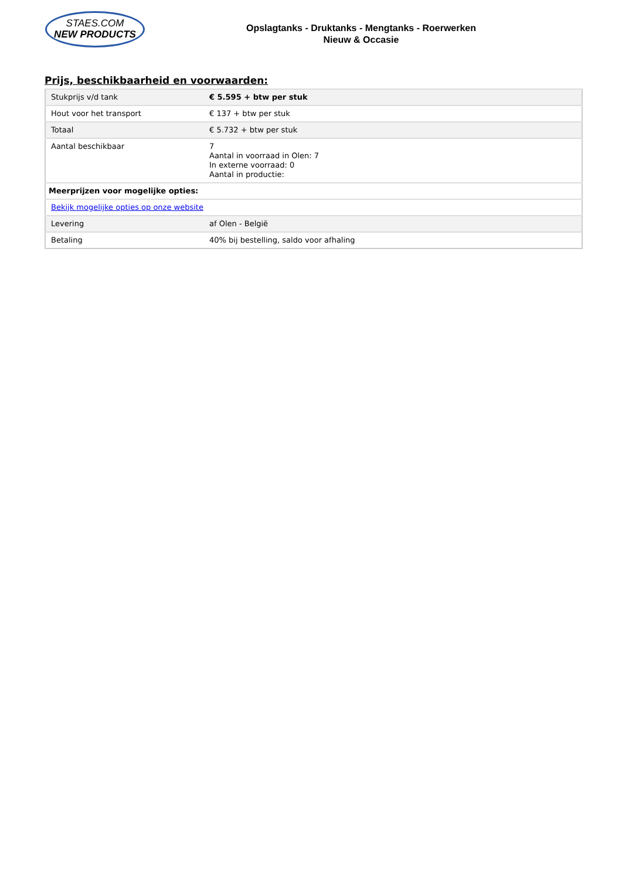STAES.COM
NEW PRODUCTS
Opslagtanks - Druktanks - Mengtanks - Roerwerken
Nieuw & Occasie
Prijs, beschikbaarheid en voorwaarden:
| Stukprijs v/d tank | € 5.595 + btw per stuk |
| Hout voor het transport | € 137 + btw per stuk |
| Totaal | € 5.732 + btw per stuk |
| Aantal beschikbaar | 7 Aantal in voorraad in Olen: 7 In externe voorraad: 0 Aantal in productie: |
| Meerprijzen voor mogelijke opties: | |
| Bekijk mogelijke opties op onze website | |
| Levering | af Olen - België |
| Betaling | 40% bij bestelling, saldo voor afhaling |